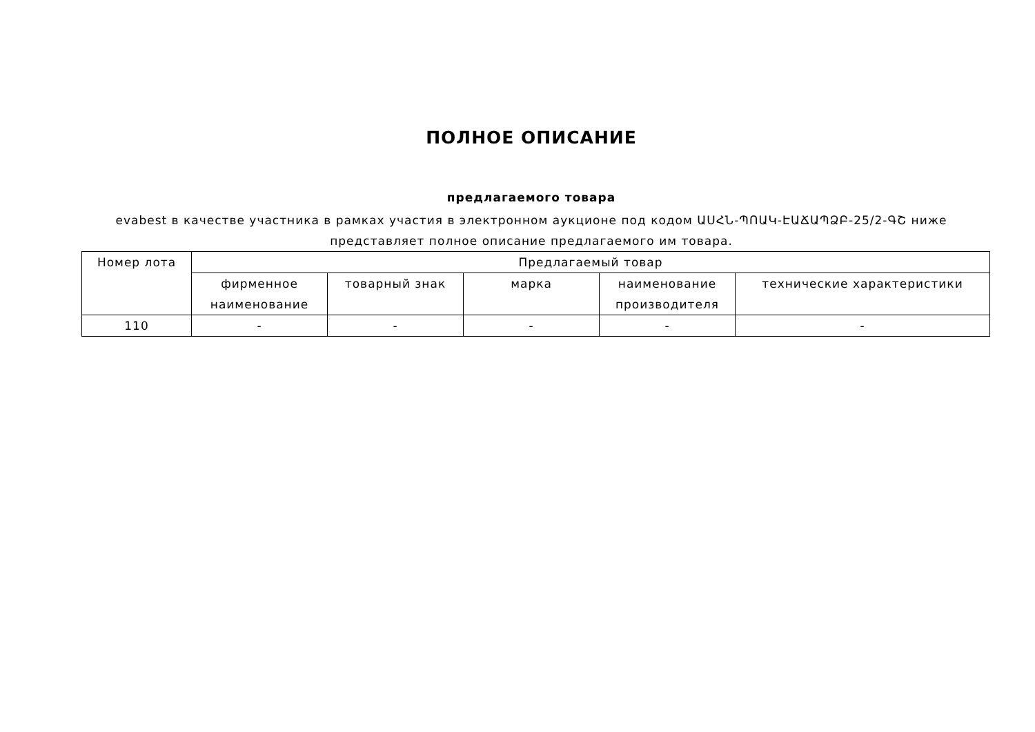ПОЛНОЕ ОПИСАНИЕ
предлагаемого товара
evabest в качестве участника в рамках участия в электронном аукционе под кодом ԱՍՀՆ-ՊՈԱԿ-ԷԱՃԱՊՁԲ-25/2-ԳՇ ниже представляет полное описание предлагаемого им товара.
| Номер лота | Предлагаемый товар | | | | |
| --- | --- | --- | --- | --- | --- |
| | фирменное наименование | товарный знак | марка | наименование производителя | технические характеристики |
| 110 | - | - | - | - | - |